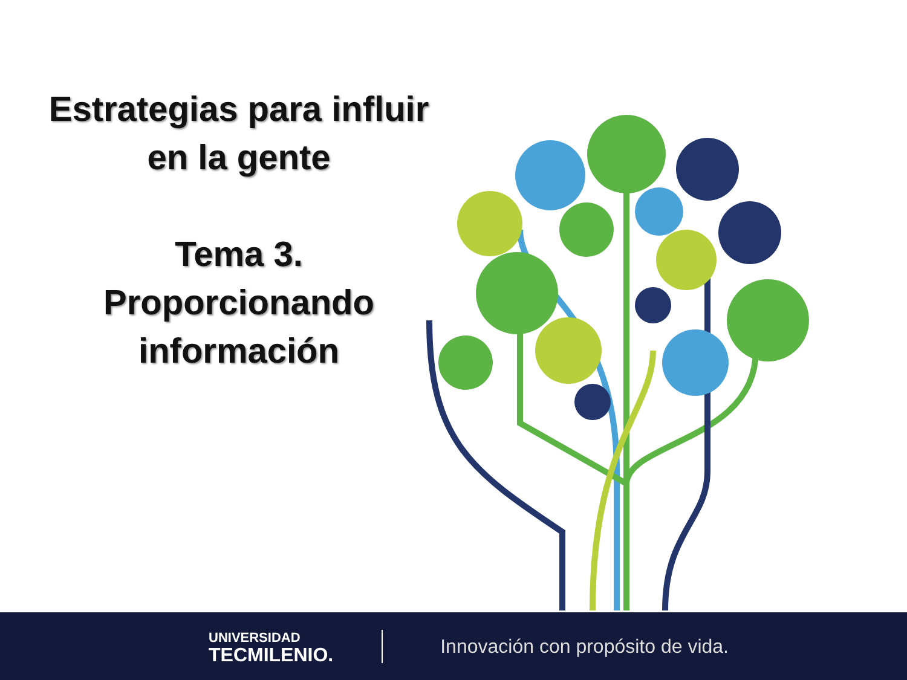Estrategias para influir
en la gente
Tema 3.
Proporcionando
información
UNIVERSIDAD
TECMILENIO.
Innovación con propósito de vida.